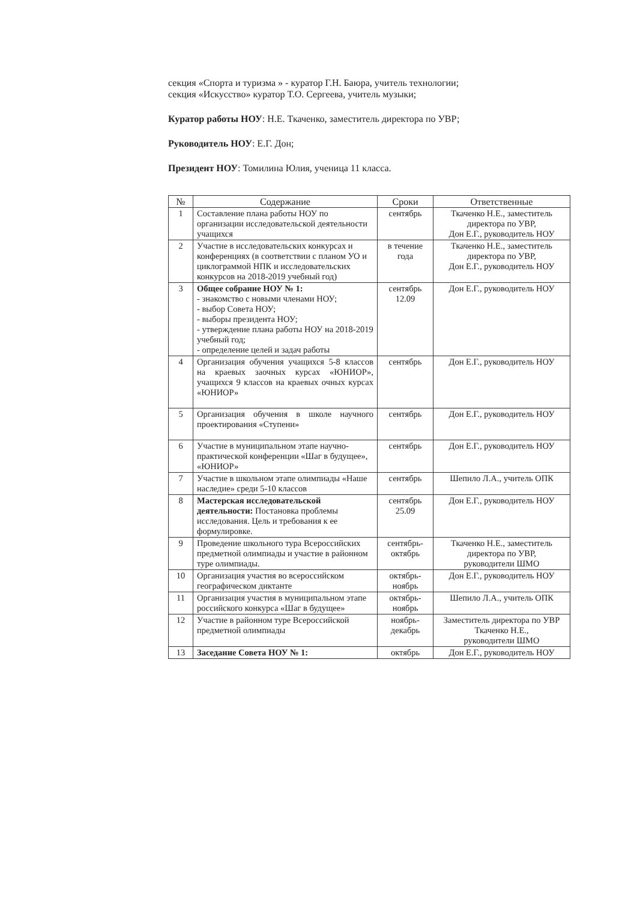секция «Спорта и туризма » - куратор Г.Н. Баюра, учитель технологии;
секция «Искусство» куратор Т.О. Сергеева, учитель музыки;
Куратор работы НОУ: Н.Е. Ткаченко, заместитель директора по УВР;
Руководитель НОУ: Е.Г. Дон;
Президент НОУ: Томилина Юлия, ученица 11 класса.
| № | Содержание | Сроки | Ответственные |
| --- | --- | --- | --- |
| 1 | Составление плана работы НОУ по организации исследовательской деятельности учащихся | сентябрь | Ткаченко Н.Е., заместитель директора по УВР, Дон Е.Г., руководитель НОУ |
| 2 | Участие в исследовательских конкурсах и конференциях (в соответствии с планом УО и циклограммой НПК и исследовательских конкурсов на 2018-2019 учебный год) | в течение года | Ткаченко Н.Е., заместитель директора по УВР, Дон Е.Г., руководитель НОУ |
| 3 | Общее собрание НОУ № 1: - знакомство с новыми членами НОУ; - выбор Совета НОУ; - выборы президента НОУ; - утверждение плана работы НОУ на 2018-2019 учебный год; - определение целей и задач работы | сентябрь 12.09 | Дон Е.Г., руководитель НОУ |
| 4 | Организация обучения учащихся 5-8 классов на краевых заочных курсах «ЮНИОР», учащихся 9 классов на краевых очных курсах «ЮНИОР» | сентябрь | Дон Е.Г., руководитель НОУ |
| 5 | Организация обучения в школе научного проектирования «Ступени» | сентябрь | Дон Е.Г., руководитель НОУ |
| 6 | Участие в муниципальном этапе научно-практической конференции «Шаг в будущее», «ЮНИОР» | сентябрь | Дон Е.Г., руководитель НОУ |
| 7 | Участие в школьном этапе олимпиады «Наше наследие» среди 5-10 классов | сентябрь | Шепило Л.А., учитель ОПК |
| 8 | Мастерская исследовательской деятельности: Постановка проблемы исследования. Цель и требования к ее формулировке. | сентябрь 25.09 | Дон Е.Г., руководитель НОУ |
| 9 | Проведение школьного тура Всероссийских предметной олимпиады и участие в районном туре олимпиады. | сентябрь-октябрь | Ткаченко Н.Е., заместитель директора по УВР, руководители ШМО |
| 10 | Организация участия во всероссийском географическом диктанте | октябрь-ноябрь | Дон Е.Г., руководитель НОУ |
| 11 | Организация участия в муниципальном этапе российского конкурса «Шаг в будущее» | октябрь-ноябрь | Шепило Л.А., учитель ОПК |
| 12 | Участие в районном туре Всероссийской предметной олимпиады | ноябрь-декабрь | Заместитель директора по УВР Ткаченко Н.Е., руководители ШМО |
| 13 | Заседание Совета НОУ № 1: | октябрь | Дон Е.Г., руководитель НОУ |